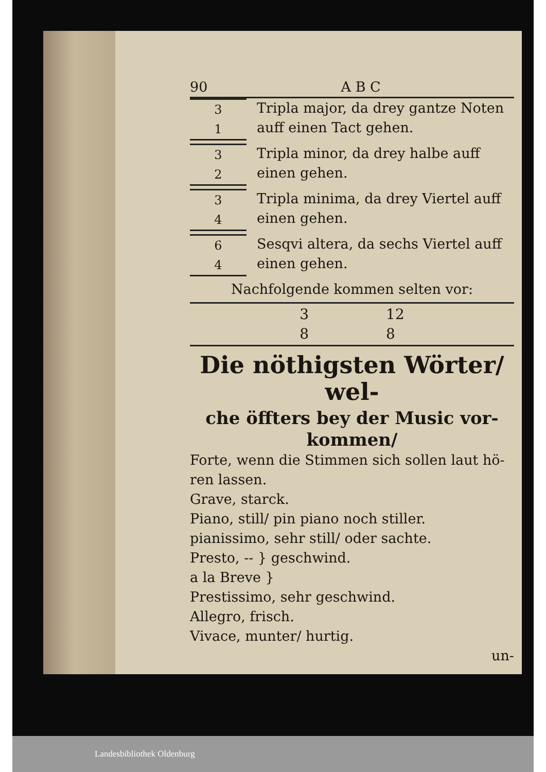90 A B C
3
1
Tripla major, da drey gantze Noten auff einen Tact gehen.
3
2
Tripla minor, da drey halbe auff einen gehen.
3
4
Tripla minima, da drey Viertel auff einen gehen.
6
4
Sesqvi altera, da sechs Viertel auff einen gehen.
Nachfolgende kommen selten vor:
3
8 12
8
Die nöthigsten Wörter/ wel-
che öffters bey der Music vor-
kommen/
Forte, wenn die Stimmen sich sollen laut hö- ren lassen.
Grave, starck.
Piano, still/ pin piano noch stiller.
pianissimo, sehr still/ oder sachte.
Presto, -- } geschwind.
a la Breve }
Prestissimo, sehr geschwind.
Allegro, frisch.
Vivace, munter/ hurtig.
un-
Landesbibliothek Oldenburg